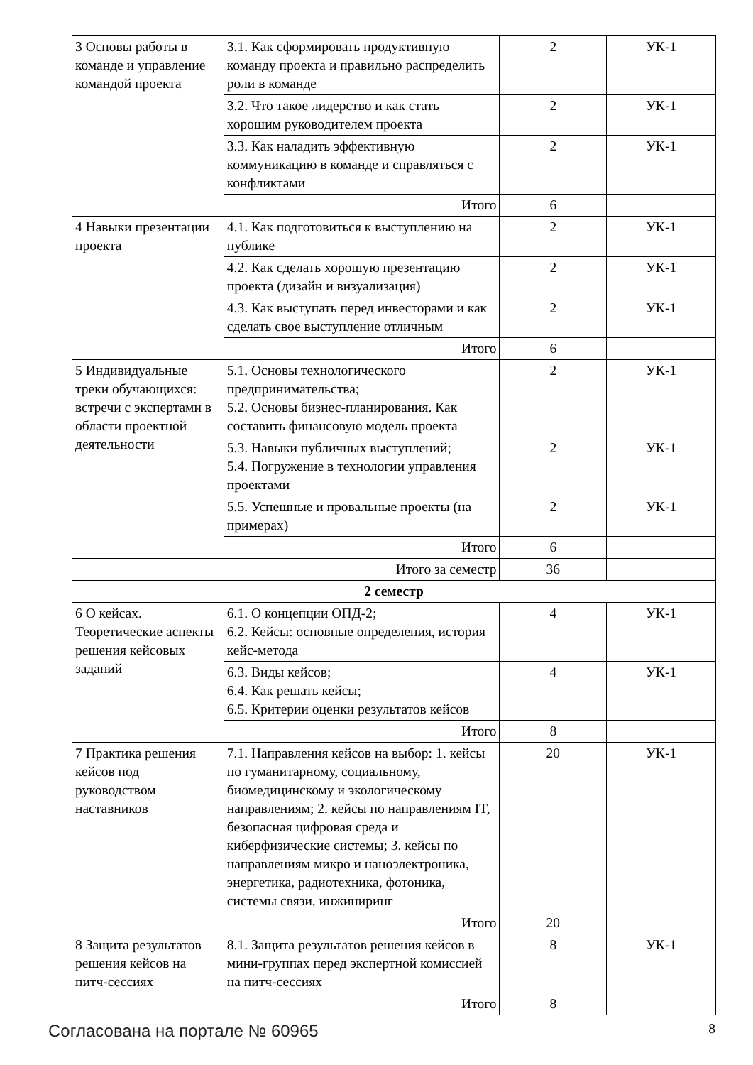| 3 Основы работы в команде и управление командой проекта | 3.1. Как сформировать продуктивную команду проекта и правильно распределить роли в команде | 2 | УК-1 |
| | 3.2. Что такое лидерство и как стать хорошим руководителем проекта | 2 | УК-1 |
| | 3.3. Как наладить эффективную коммуникацию в команде и справляться с конфликтами | 2 | УК-1 |
| | Итого | 6 | |
| 4 Навыки презентации проекта | 4.1. Как подготовиться к выступлению на публике | 2 | УК-1 |
| | 4.2. Как сделать хорошую презентацию проекта (дизайн и визуализация) | 2 | УК-1 |
| | 4.3. Как выступать перед инвесторами и как сделать свое выступление отличным | 2 | УК-1 |
| | Итого | 6 | |
| 5 Индивидуальные треки обучающихся: встречи с экспертами в области проектной деятельности | 5.1. Основы технологического предпринимательства; 5.2. Основы бизнес-планирования. Как составить финансовую модель проекта | 2 | УК-1 |
| | 5.3. Навыки публичных выступлений; 5.4. Погружение в технологии управления проектами | 2 | УК-1 |
| | 5.5. Успешные и провальные проекты (на примерах) | 2 | УК-1 |
| | Итого | 6 | |
| Итого за семестр | | 36 | |
| 2 семестр | | | |
| 6 О кейсах. Теоретические аспекты решения кейсовых заданий | 6.1. О концепции ОПД-2; 6.2. Кейсы: основные определения, история кейс-метода | 4 | УК-1 |
| | 6.3. Виды кейсов; 6.4. Как решать кейсы; 6.5. Критерии оценки результатов кейсов | 4 | УК-1 |
| | Итого | 8 | |
| 7 Практика решения кейсов под руководством наставников | 7.1. Направления кейсов на выбор: 1. кейсы по гуманитарному, социальному, биомедицинскому и экологическому направлениям; 2. кейсы по направлениям IT, безопасная цифровая среда и киберфизические системы; 3. кейсы по направлениям микро и наноэлектроника, энергетика, радиотехника, фотоника, системы связи, инжиниринг | 20 | УК-1 |
| | Итого | 20 | |
| 8 Защита результатов решения кейсов на питч-сессиях | 8.1. Защита результатов решения кейсов в мини-группах перед экспертной комиссией на питч-сессиях | 8 | УК-1 |
| | Итого | 8 | |
Согласована на портале № 60965 8